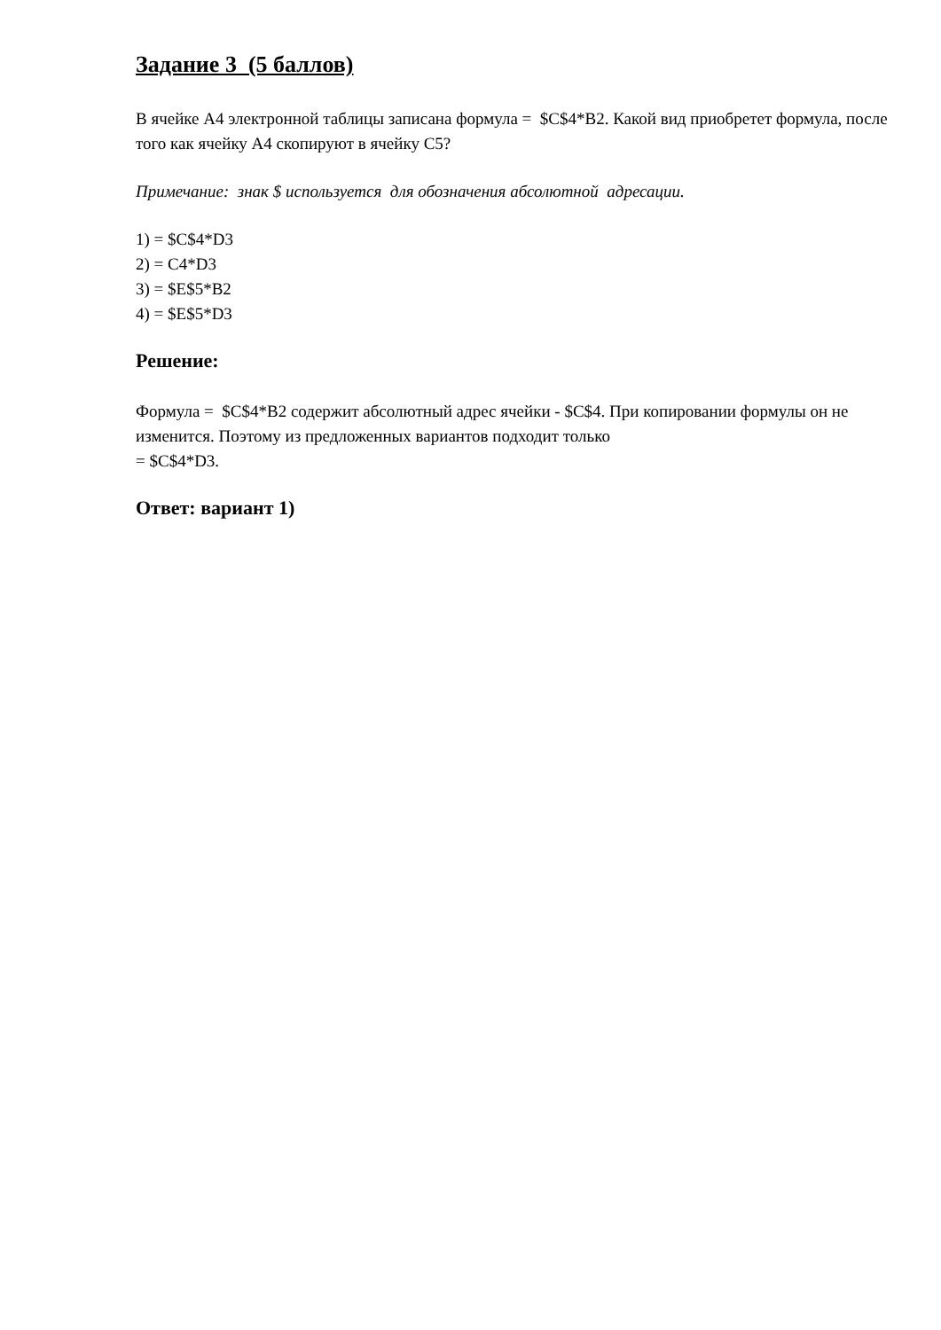Задание 3 (5 баллов)
В ячейке А4 электронной таблицы записана формула = $C$4*B2. Какой вид приобретет формула, после того как ячейку А4 скопируют в ячейку С5?
Примечание: знак $ используется для обозначения абсолютной адресации.
1) = $C$4*D3
2) = C4*D3
3) = $E$5*B2
4) = $E$5*D3
Решение:
Формула = $C$4*B2 содержит абсолютный адрес ячейки - $C$4. При копировании формулы он не изменится. Поэтому из предложенных вариантов подходит только
= $C$4*D3.
Ответ: вариант 1)